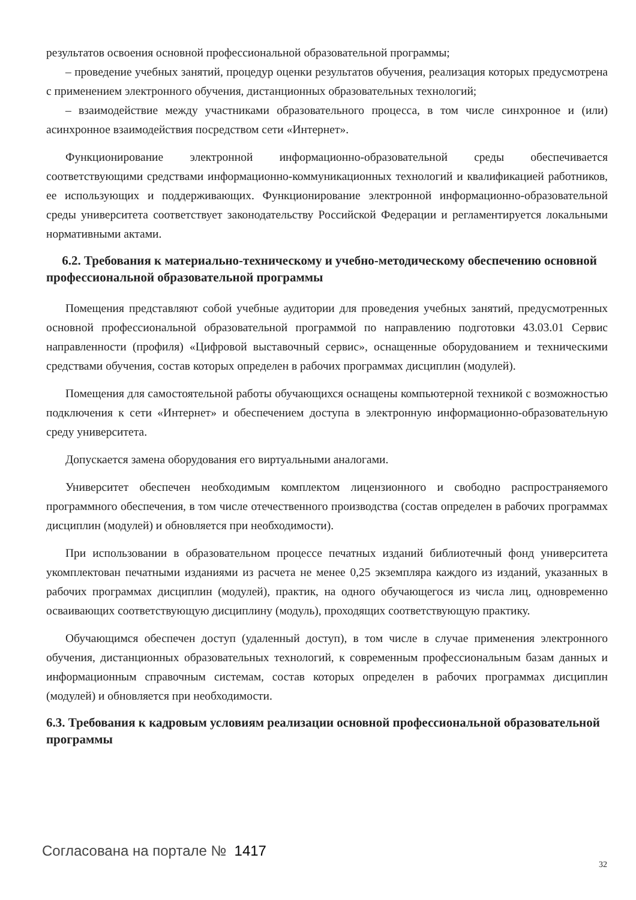результатов освоения основной профессиональной образовательной программы;
– проведение учебных занятий, процедур оценки результатов обучения, реализация которых предусмотрена с применением электронного обучения, дистанционных образовательных технологий;
– взаимодействие между участниками образовательного процесса, в том числе синхронное и (или) асинхронное взаимодействия посредством сети «Интернет».
Функционирование электронной информационно-образовательной среды обеспечивается соответствующими средствами информационно-коммуникационных технологий и квалификацией работников, ее использующих и поддерживающих. Функционирование электронной информационно-образовательной среды университета соответствует законодательству Российской Федерации и регламентируется локальными нормативными актами.
6.2. Требования к материально-техническому и учебно-методическому обеспечению основной профессиональной образовательной программы
Помещения представляют собой учебные аудитории для проведения учебных занятий, предусмотренных основной профессиональной образовательной программой по направлению подготовки 43.03.01 Сервис направленности (профиля) «Цифровой выставочный сервис», оснащенные оборудованием и техническими средствами обучения, состав которых определен в рабочих программах дисциплин (модулей).
Помещения для самостоятельной работы обучающихся оснащены компьютерной техникой с возможностью подключения к сети «Интернет» и обеспечением доступа в электронную информационно-образовательную среду университета.
Допускается замена оборудования его виртуальными аналогами.
Университет обеспечен необходимым комплектом лицензионного и свободно распространяемого программного обеспечения, в том числе отечественного производства (состав определен в рабочих программах дисциплин (модулей) и обновляется при необходимости).
При использовании в образовательном процессе печатных изданий библиотечный фонд университета укомплектован печатными изданиями из расчета не менее 0,25 экземпляра каждого из изданий, указанных в рабочих программах дисциплин (модулей), практик, на одного обучающегося из числа лиц, одновременно осваивающих соответствующую дисциплину (модуль), проходящих соответствующую практику.
Обучающимся обеспечен доступ (удаленный доступ), в том числе в случае применения электронного обучения, дистанционных образовательных технологий, к современным профессиональным базам данных и информационным справочным системам, состав которых определен в рабочих программах дисциплин (модулей) и обновляется при необходимости.
6.3. Требования к кадровым условиям реализации основной профессиональной образовательной программы
Согласована на портале № 1417
32